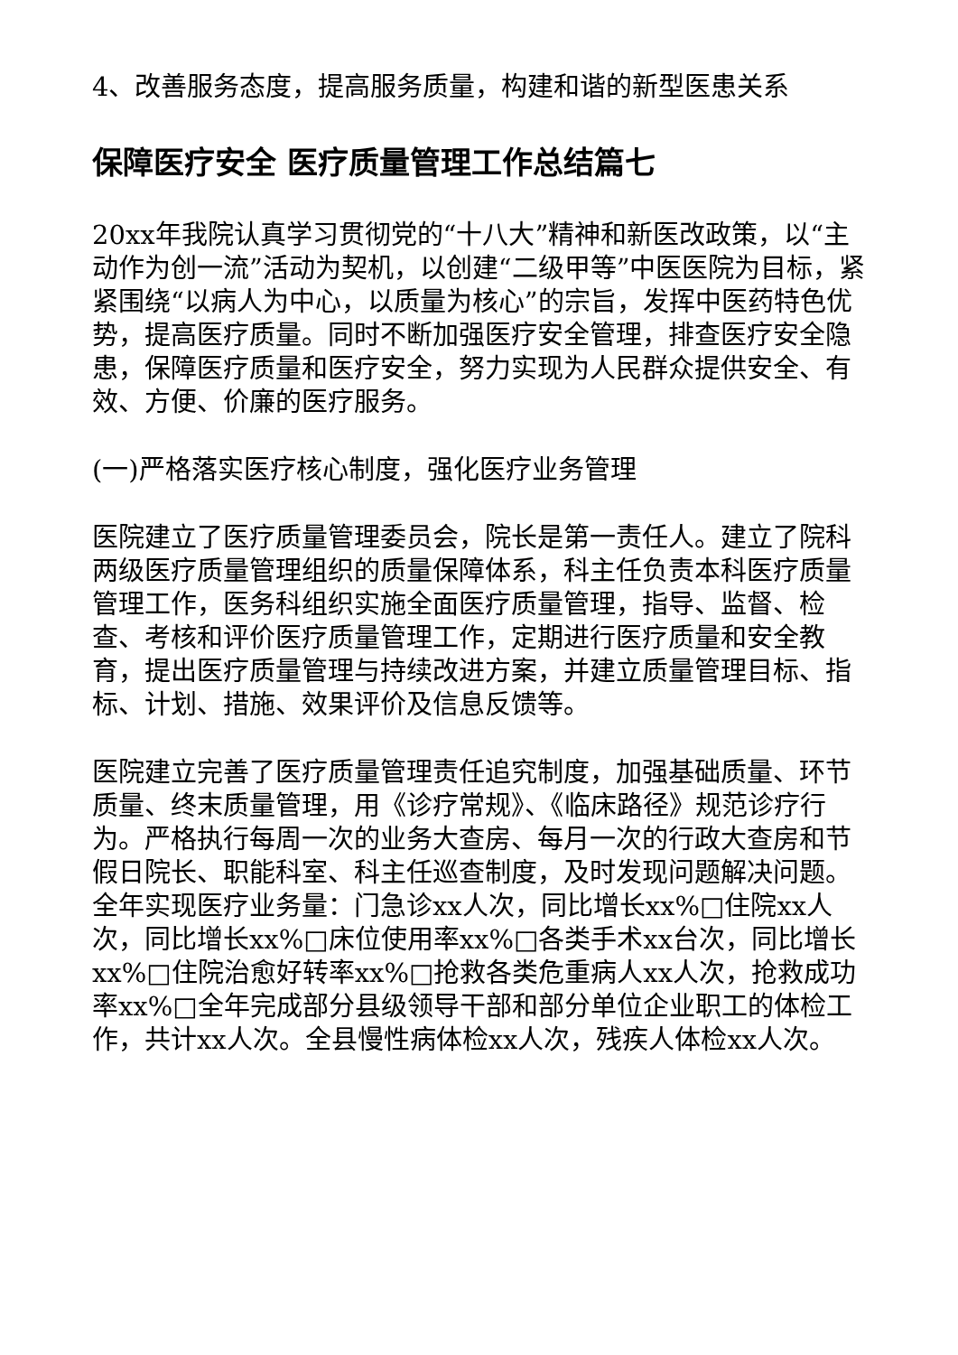4、改善服务态度，提高服务质量，构建和谐的新型医患关系
保障医疗安全 医疗质量管理工作总结篇七
20xx年我院认真学习贯彻党的“十八大”精神和新医改政策，以“主动作为创一流”活动为契机，以创建“二级甲等”中医医院为目标，紧紧围绕“以病人为中心，以质量为核心”的宗旨，发挥中医药特色优势，提高医疗质量。同时不断加强医疗安全管理，排查医疗安全隐患，保障医疗质量和医疗安全，努力实现为人民群众提供安全、有效、方便、价廉的医疗服务。
(一)严格落实医疗核心制度，强化医疗业务管理
医院建立了医疗质量管理委员会，院长是第一责任人。建立了院科两级医疗质量管理组织的质量保障体系，科主任负责本科医疗质量管理工作，医务科组织实施全面医疗质量管理，指导、监督、检查、考核和评价医疗质量管理工作，定期进行医疗质量和安全教育，提出医疗质量管理与持续改进方案，并建立质量管理目标、指标、计划、措施、效果评价及信息反馈等。
医院建立完善了医疗质量管理责任追究制度，加强基础质量、环节质量、终末质量管理，用《诊疗常规》、《临床路径》规范诊疗行为。严格执行每周一次的业务大查房、每月一次的行政大查房和节假日院长、职能科室、科主任巡查制度，及时发现问题解决问题。全年实现医疗业务量：门急诊xx人次，同比增长xx%□住院xx人次，同比增长xx%□床位使用率xx%□各类手术xx台次，同比增长xx%□住院治愈好转率xx%□抢救各类危重病人xx人次，抢救成功率xx%□全年完成部分县级领导干部和部分单位企业职工的体检工作，共计xx人次。全县慢性病体检xx人次，残疾人体检xx人次。